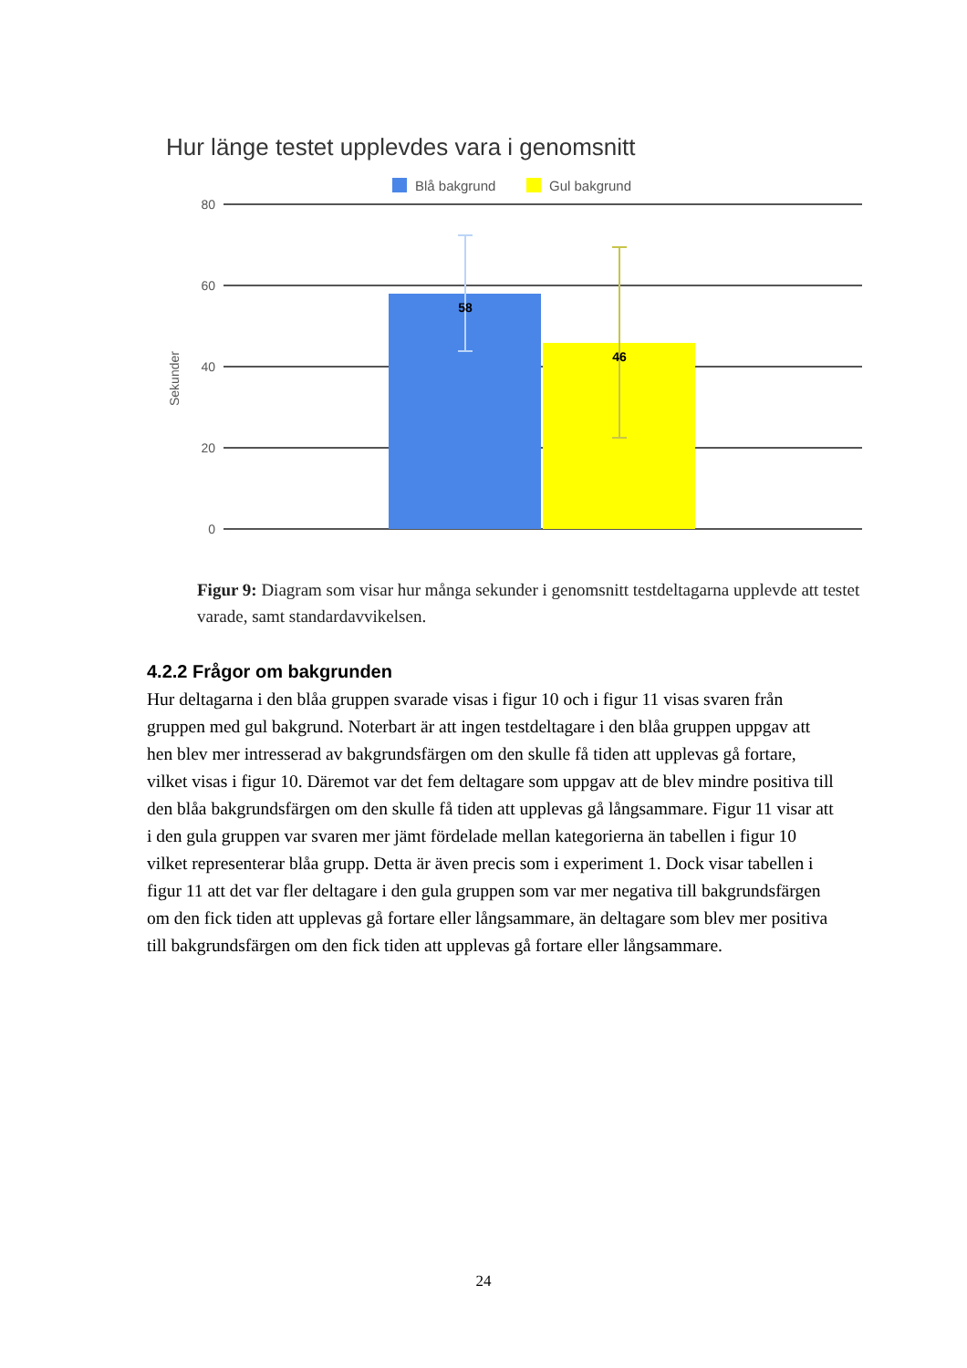Hur länge testet upplevdes vara i genomsnitt
Blå bakgrund
Gul bakgrund
80
60
40
20
0
Sekunder
58
46
Figur 9: Diagram som visar hur många sekunder i genomsnitt testdeltagarna upplevde att testet varade, samt standardavvikelsen.
4.2.2 Frågor om bakgrunden
Hur deltagarna i den blåa gruppen svarade visas i figur 10 och i figur 11 visas svaren från gruppen med gul bakgrund. Noterbart är att ingen testdeltagare i den blåa gruppen uppgav att hen blev mer intresserad av bakgrundsfärgen om den skulle få tiden att upplevas gå fortare, vilket visas i figur 10. Däremot var det fem deltagare som uppgav att de blev mindre positiva till den blåa bakgrundsfärgen om den skulle få tiden att upplevas gå långsammare. Figur 11 visar att i den gula gruppen var svaren mer jämt fördelade mellan kategorierna än tabellen i figur 10 vilket representerar blåa grupp. Detta är även precis som i experiment 1. Dock visar tabellen i figur 11 att det var fler deltagare i den gula gruppen som var mer negativa till bakgrundsfärgen om den fick tiden att upplevas gå fortare eller långsammare, än deltagare som blev mer positiva till bakgrundsfärgen om den fick tiden att upplevas gå fortare eller långsammare.
24